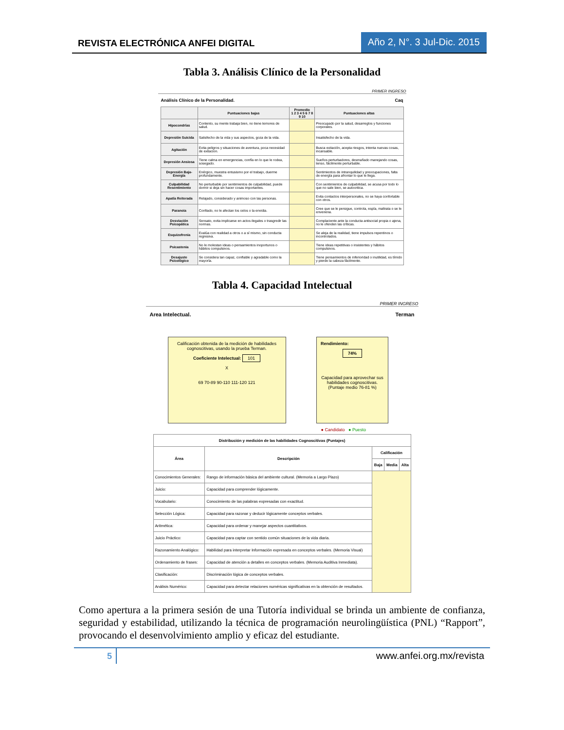REVISTA ELECTRÓNICA ANFEI DIGITAL
Año 2, N°. 3 Jul-Dic. 2015
Tabla 3. Análisis Clínico de la Personalidad
PRIMER INGRESO
Análisis Clínico de la Personalidad. Caq
| | Puntuaciones bajas | Promedio 1 2 3 4 5 6 7 8 9 10 | Puntuaciones altas |
| --- | --- | --- | --- |
| Hipocondrías | Contento, su mente trabaja bien, no tiene temores de salud. | | Preocupado por la salud, desarreglos y funciones corporales. |
| Depresión Suicida | Satisfecho de la vida y sus aspectos, goza de la vida. | | Insatisfecho de la vida. |
| Agitación | Evita peligros y situaciones de aventura, poca necesidad de exitacion. | | Busca exitación, acepta riesgos, intenta nuevas cosas, incansable. |
| Depresión Ansiosa | Tiene calma en emergencias, confía en lo que le rodea, sosegado. | | Sueños perturbadores, desmañado manejando cosas, tenso, fácilmente perturbable. |
| Depresión Baja-Energía | Enérgico, muestra entusismo por el trabajo, duerme profundamente. | | Sentimientos de intranquilidad y preocupaciones, falta de energía para afrontar lo que le llega. |
| Culpabilidad Resentimiento | No perturbable por sentimientos de culpabilidad, puede dormir si deja sin hacer cosas importantes. | | Con sentimientos de culpabilidad, se acusa por todo lo que no sale bien, se autocritica. |
| Apatía Reiterada | Relajado, considerado y animoso con las personas. | | Evita contactos interpersonales, no se haya confortable con otros. |
| Paranoia | Confiado, no le afectan los celos o la envidia. | | Cree que se le persigue, controla, espía, maltrata o se le envenena. |
| Desviación Psicopática | Sensato, evita implicarse en actos ilegales o trasgredir las normas. | | Complaciente ante la conducta antisocial propia o ajena, no le ofenden las críticas. |
| Esquizofrenia | Evalúa con realidad a otros o a sí mismo, sin conducta regresiva. | | Se aleja de la realidad, tiene impulsos repentinos o incontrolados. |
| Psicastenia | No le molestan ideas o pensamientos inoportunos o hábitos compulsivos. | | Tiene ideas repetitivas o insistentes y hábitos compulsivos. |
| Desajuste Psicológico | Se considera tan capaz, confiable y agradable como la mayoría. | | Tiene pensamientos de inferioridad o inutilidad, es tímido y pierde la cabeza fácilmente. |
Tabla 4. Capacidad Intelectual
PRIMER INGRESO
Area Intelectual. Terman
Calificación obtenida de la medición de habilidades cognoscitivas, usando la prueba Terman.
Coeficiente Intelectual: 101
X
69 70-89 90-110 111-120 121
Rendimiento:
74%
Capacidad para aprovechar sus habilidades cognoscitivas. (Puntaje medio 76-81 %)
● Candidato ● Puesto
| Distribución y medición de las habilidades Cognoscitivas (Puntajes) | | | | |
| --- | --- | --- | --- | --- |
| Área | Descripción | Calificación | | |
| | | Baja | Media | Alta |
| Conocimientos Generales: | Rango de información básica del ambiente cultural. (Memoria a Largo Plazo) | | | |
| Juicio: | Capacidad para comprender lógicamente. | | | |
| Vocabulario: | Conocimiento de las palabras expresadas con exactitud. | | | |
| Selección Lógica: | Capacidad para razonar y deducir lógicamente conceptos verbales. | | | |
| Aritmética: | Capacidad para ordenar y manejar aspectos cuantitativos. | | | |
| Juicio Práctico: | Capacidad para captar con sentido común situaciones de la vida diaria. | | | |
| Razonamiento Analógico: | Habilidad para interpretar Información expresada en conceptos verbales. (Memoria Visual) | | | |
| Ordenamiento de frases: | Capacidad de atención a detalles en conceptos verbales. (Memoria Auditiva Inmediata). | | | |
| Clasificación: | Discriminación lógica de conceptos verbales. | | | |
| Análisis Numérico: | Capacidad para detectar relaciones numéricas significativas en la obtención de resultados. | | | |
Como apertura a la primera sesión de una Tutoría individual se brinda un ambiente de confianza, seguridad y estabilidad, utilizando la técnica de programación neurolingüística (PNL) “Rapport”, provocando el desenvolvimiento amplio y eficaz del estudiante.
5 www.anfei.org.mx/revista